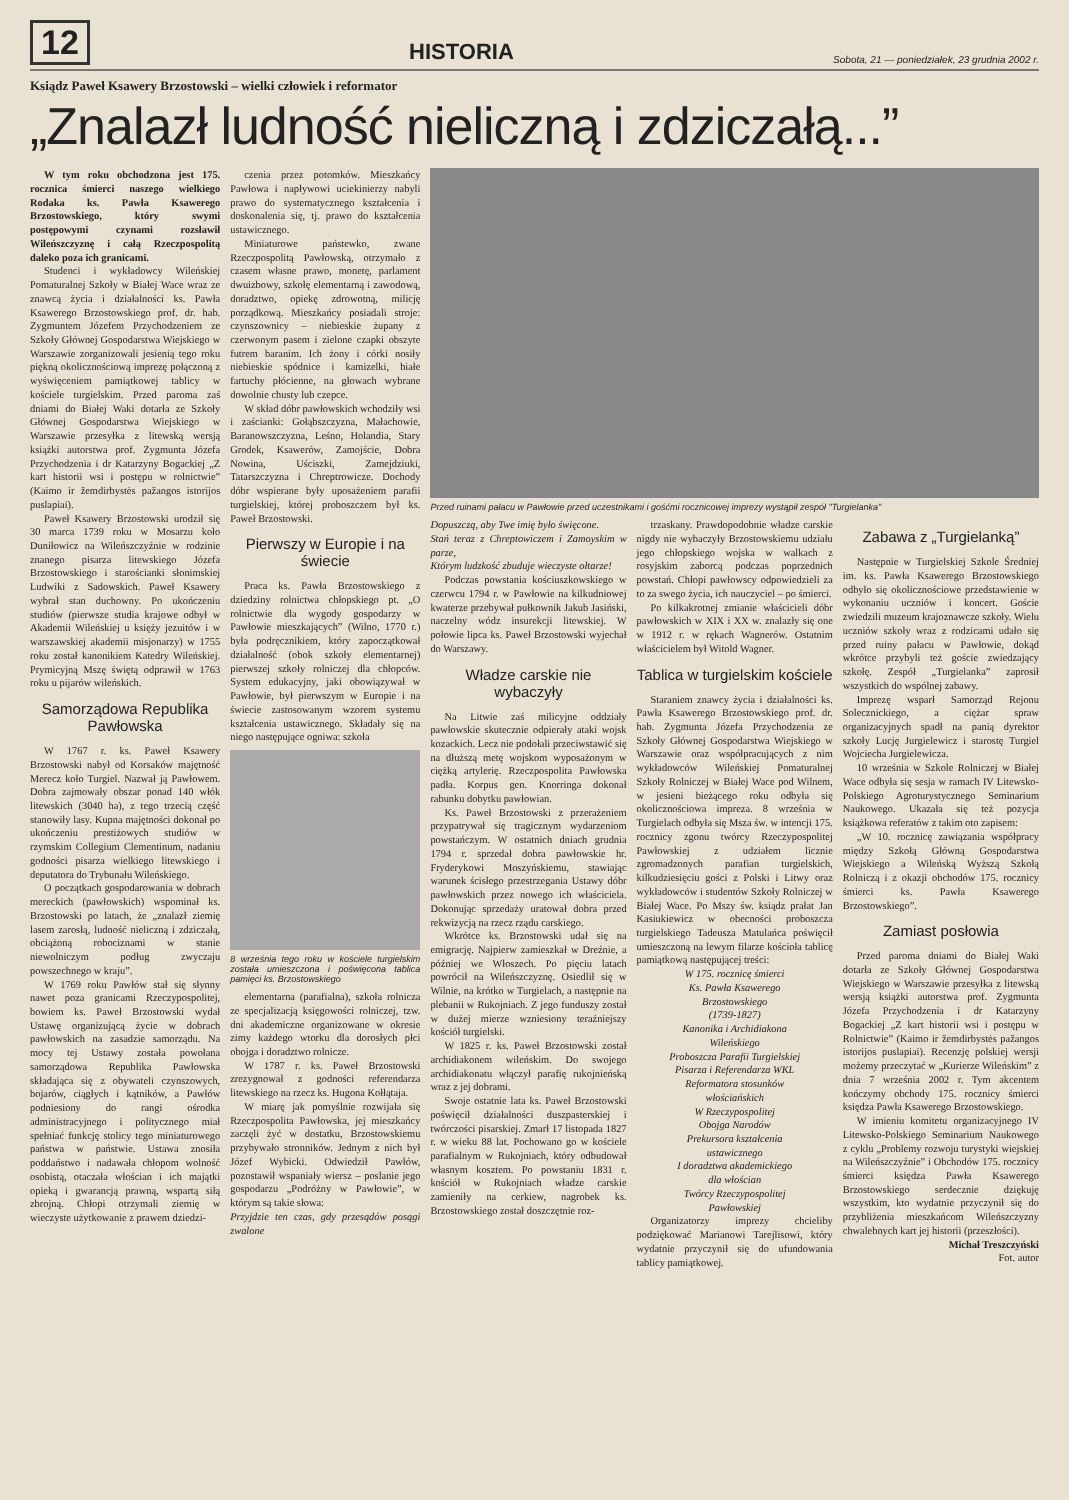12 HISTORIA Sobota, 21 — poniedziałek, 23 grudnia 2002 r.
Ksiądz Paweł Ksawery Brzostowski – wielki człowiek i reformator
„Znalazł ludność nieliczną i zdziczałą...”
W tym roku obchodzona jest 175. rocznica śmierci naszego wielkiego Rodaka ks. Pawła Ksawerego Brzostowskiego, który swymi postępowymi czynami rozsławił Wileńszczyznę i całą Rzeczpospolitą daleko poza ich granicami.
Studenci i wykładowcy Wileńskiej Pomaturalnej Szkoły w Białej Wace wraz ze znawcą życia i działalności ks. Pawła Ksawerego Brzostowskiego prof. dr. hab. Zygmuntem Józefem Przychodzeniem ze Szkoły Głównej Gospodarstwa Wiejskiego w Warszawie zorganizowali jesienią tego roku piękną okolicznościową imprezę połączoną z wyświęceniem pamiątkowej tablicy w kościele turgielskim. Przed paroma zaś dniami do Białej Waki dotarła ze Szkoły Głównej Gospodarstwa Wiejskiego w Warszawie przesyłka z litewską wersją książki autorstwa prof. Zygmunta Józefa Przychodzenia i dr Katarzyny Bogackiej „Z kart historii wsi i postępu w rolnictwie” (Kaimo ir žemdirbystės pažangos istorijos puslapiai).
Paweł Ksawery Brzostowski urodził się 30 marca 1739 roku w Mosarzu koło Duniłowicz na Wileńszczyźnie w rodzinie znanego pisarza litewskiego Józefa Brzostowskiego i starościanki słonimskiej Ludwiki z Sadowskich. Paweł Ksawery wybrał stan duchowny. Po ukończeniu studiów (pierwsze studia krajowe odbył w Akademii Wileńskiej u księży jezuitów i w warszawskiej akademii misjonarzy) w 1755 roku został kanonikiem Katedry Wileńskiej. Prymicyjną Mszę świętą odprawił w 1763 roku u pijarów wileńskich.
Samorządowa Republika Pawłowska
W 1767 r. ks. Paweł Ksawery Brzostowski nabył od Korsaków majętność Merecz koło Turgiel. Nazwał ją Pawłowem. Dobra zajmowały obszar ponad 140 włók litewskich (3040 ha), z tego trzecią część stanowiły lasy. Kupna majętności dokonał po ukończeniu prestiżowych studiów w rzymskim Collegium Clementinum, nadaniu godności pisarza wielkiego litewskiego i deputatora do Trybunału Wileńskiego.
O początkach gospodarowania w dobrach mereckich (pawłowskich) wspominał ks. Brzostowski po latach, że „znalazł ziemię lasem zarosłą, ludność nieliczną i zdziczałą, obciążoną robociznami w stanie niewolniczym podług zwyczaju powszechnego w kraju”.
W 1769 roku Pawłów stał się słynny nawet poza granicami Rzeczypospolitej, bowiem ks. Paweł Brzostowski wydał Ustawę organizującą życie w dobrach pawłowskich na zasadzie samorządu. Na mocy tej Ustawy została powołana samorządowa Republika Pawłowska składająca się z obywateli czynszowych, bojarów, ciągłych i kątników, a Pawłów podniesiony do rangi ośrodka administracyjnego i politycznego miał spełniać funkcję stolicy tego miniaturowego państwa w państwie. Ustawa znosiła poddaństwo i nadawała chłopom wolność osobistą, otaczała włościan i ich majątki opieką i gwarancją prawną, wspartą siłą zbrojną. Chłopi otrzymali ziemię w wieczyste użytkowanie z prawem dziedzi-
czenia przez potomków. Mieszkańcy Pawłowa i napływowi uciekinierzy nabyli prawo do systematycznego kształcenia i doskonalenia się, tj. prawo do kształcenia ustawicznego.
Miniaturowe państewko, zwane Rzeczpospolitą Pawłowską, otrzymało z czasem własne prawo, monetę, parlament dwuizbowy, szkołę elementarną i zawodową, doradztwo, opiekę zdrowotną, milicję porządkową. Mieszkańcy posiadali stroje: czynszownicy – niebieskie żupany z czerwonym pasem i zielone czapki obszyte futrem baranim. Ich żony i córki nosiły niebieskie spódnice i kamizelki, białe fartuchy płócienne, na głowach wybrane dowolnie chusty lub czepce.
W skład dóbr pawłowskich wchodziły wsi i zaścianki: Gołąbszczyzna, Małachowie, Baranowszczyzna, Leśno, Holandia, Stary Grodek, Ksawerów, Zamojście, Dobra Nowina, Uściszki, Zamejdziuki, Tatarszczyzna i Chreptrowicze. Dochody dóbr wspierane były uposażeniem parafii turgielskiej, której proboszczem był ks. Paweł Brzostowski.
Pierwszy w Europie i na świecie
Praca ks. Pawła Brzostowskiego z dziedziny rolnictwa chłopskiego pt. „O rolnictwie dla wygody gospodarzy w Pawłowie mieszkających” (Wilno, 1770 r.) była podręcznikiem, który zapoczątkował działalność (obok szkoły elementarnej) pierwszej szkoły rolniczej dla chłopców. System edukacyjny, jaki obowiązywał w Pawłowie, był pierwszym w Europie i na świecie zastosowanym wzorem systemu kształcenia ustawicznego. Składały się na niego następujące ogniwa: szkoła
8 września tego roku w kościele turgielskim została umieszczona i poświęcona tablica pamięci ks. Brzostowskiego
elementarna (parafialna), szkoła rolnicza ze specjalizacją księgowości rolniczej, tzw. dni akademiczne organizowane w okresie zimy każdego wtorku dla dorosłych płci obojga i doradztwo rolnicze.
W 1787 r. ks. Paweł Brzostowski zrezygnował z godności referendarza litewskiego na rzecz ks. Hugona Kołłątaja.
W miarę jak pomyślnie rozwijała się Rzeczpospolita Pawłowska, jej mieszkańcy zaczęli żyć w dostatku, Brzostowskiemu przybywało stronników. Jednym z nich był Józef Wybicki. Odwiedził Pawłów, pozostawił wspaniały wiersz – poslanie jego gospodarzu „Podróżny w Pawłowie”, w którym są takie słowa:
Przyjdzie ten czas, gdy przesądów posągi zwalone
Przed ruinami pałacu w Pawłowie przed uczestnikami i gośćmi rocznicowej imprezy wystąpił zespół "Turgielanka"
Dopuszczą, aby Twe imię było święcone.
Stań teraz z Chreptowiczem i Zamoyskim w parze,
Którym ludzkość zbuduje wieczyste ołtarze!
Podczas powstania kościuszkowskiego w czerwcu 1794 r. w Pawłowie na kilkudniowej kwaterze przebywał pułkownik Jakub Jasiński, naczelny wódz insurekcji litewskiej. W połowie lipca ks. Paweł Brzostowski wyjechał do Warszawy.
Władze carskie nie wybaczyły
Na Litwie zaś milicyjne oddziały pawłowskie skutecznie odpierały ataki wojsk kozackich. Lecz nie podołali przeciwstawić się na dłuższą metę wojskom wyposażonym w ciężką artylerię. Rzeczpospolita Pawłowska padła. Korpus gen. Knorringa dokonał rabunku dobytku pawłowian.
Ks. Paweł Brzostowski z przerażeniem przypatrywał się tragicznym wydarzeniom powstańczym. W ostatnich dniach grudnia 1794 r. sprzedał dobra pawłowskie hr. Fryderykowi Moszyńskiemu, stawiając warunek ścisłego przestrzegania Ustawy dóbr pawłowskich przez nowego ich właściciela. Dokonując sprzedaży uratował dobra przed rekwizycją na rzecz rządu carskiego.
Wkrótce ks. Brzostowski udał się na emigrację. Najpierw zamieszkał w Dreźnie, a później we Włoszech. Po pięciu latach powrócił na Wileńszczyznę. Osiedlił się w Wilnie, na krótko w Turgielach, a następnie na plebanii w Rukojniach. Z jego funduszy został w dużej mierze wzniesiony teraźniejszy kościół turgielski.
W 1825 r. ks. Paweł Brzostowski został archidiakonem wileńskim. Do swojego archidiakonatu włączył parafię rukojnieńską wraz z jej dobrami.
Swoje ostatnie lata ks. Paweł Brzostowski poświęcił działalności duszpasterskiej i twórczości pisarskiej. Zmarł 17 listopada 1827 r. w wieku 88 lat. Pochowano go w kościele parafialnym w Rukojniach, który odbudował własnym kosztem. Po powstaniu 1831 r. kościół w Rukojniach władze carskie zamieniły na cerkiew, nagrobek ks. Brzostowskiego został doszczętnie roz-
trzaskany. Prawdopodobnie władze carskie nigdy nie wybaczyły Brzostowskiemu udziału jego chłopskiego wojska w walkach z rosyjskim zaborcą podczas poprzednich powstań. Chłopi pawłowscy odpowiedzieli za to za swego życia, ich nauczyciel – po śmierci.
Po kilkakrotnej zmianie właścicieli dóbr pawłowskich w XIX i XX w. znalazły się one w 1912 r. w rękach Wagnerów. Ostatnim właścicielem był Witold Wagner.
Tablica w turgielskim kościele
Staraniem znawcy życia i działalności ks. Pawła Ksawerego Brzostowskiego prof. dr. hab. Zygmunta Józefa Przychodzenia ze Szkoły Głównej Gospodarstwa Wiejskiego w Warszawie oraz współpracujących z nim wykładowców Wileńskiej Pomaturalnej Szkoły Rolniczej w Białej Wace pod Wilnem, w jesieni bieżącego roku odbyła się okolicznościowa impreza. 8 września w Turgielach odbyła się Msza św. w intencji 175. rocznicy zgonu twórcy Rzeczypospolitej Pawłowskiej z udziałem licznie zgromadzonych parafian turgielskich, kilkudziesięciu gości z Polski i Litwy oraz wykładowców i studentów Szkoły Rolniczej w Białej Wace. Po Mszy św. ksiądz prałat Jan Kasiukiewicz w obecności proboszcza turgielskiego Tadeusza Matulańca poświęcił umieszczoną na lewym filarze kościoła tablicę pamiątkową następującej treści:
W 175. rocznicę śmierci
Ks. Pawła Ksawerego
Brzostowskiego
(1739-1827)
Kanonika i Archidiakona
Wileńskiego
Proboszcza Parafii Turgielskiej
Pisarza i Referendarza WKL
Reformatora stosunków
włościańskich
W Rzeczypospolitej
Obojga Narodów
Prekursora kształcenia
ustawicznego
I doradztwa akademickiego
dla włościan
Twórcy Rzeczypospolitej
Pawłowskiej
Organizatorzy imprezy chcieliby podziękować Marianowi Tarejlisowi, który wydatnie przyczynił się do ufundowania tablicy pamiątkowej.
Zabawa z „Turgielanką”
Następnie w Turgielskiej Szkole Średniej im. ks. Pawła Ksawerego Brzostowskiego odbyło się okolicznościowe przedstawienie w wykonaniu uczniów i koncert. Goście zwiedzili muzeum krajoznawcze szkoły. Wielu uczniów szkoły wraz z rodzicami udało się przed ruiny pałacu w Pawłowie, dokąd wkrótce przybyli też goście zwiedzający szkołę. Zespół „Turgielanka” zaprosił wszystkich do wspólnej zabawy.
Imprezę wsparł Samorząd Rejonu Solecznickiego, a ciężar spraw organizacyjnych spadł na panią dyrektor szkoły Lucję Jurgielewicz i starostę Turgiel Wojciecha Jurgielewicza.
10 września w Szkole Rolniczej w Białej Wace odbyła się sesja w ramach IV Litewsko-Polskiego Agroturystycznego Seminarium Naukowego. Ukazała się też pozycja książkowa referatów z takim oto zapisem:
„W 10. rocznicę zawiązania współpracy między Szkołą Główną Gospodarstwa Wiejskiego a Wileńską Wyższą Szkołą Rolniczą i z okazji obchodów 175. rocznicy śmierci ks. Pawła Ksawerego Brzostowskiego”.
Zamiast posłowia
Przed paroma dniami do Białej Waki dotarła ze Szkoły Głównej Gospodarstwa Wiejskiego w Warszawie przesyłka z litewską wersją książki autorstwa prof. Zygmunta Józefa Przychodzenia i dr Katarzyny Bogackiej „Z kart historii wsi i postępu w Rolnictwie” (Kaimo ir žemdirbystės pažangos istorijos puslapiai). Recenzję polskiej wersji możemy przeczytać w „Kurierze Wileńskim” z dnia 7 września 2002 r. Tym akcentem kończymy obchody 175. rocznicy śmierci księdza Pawła Ksawerego Brzostowskiego.
W imieniu komitetu organizacyjnego IV Litewsko-Polskiego Seminarium Naukowego z cyklu „Problemy rozwoju turystyki wiejskiej na Wileńszczyźnie” i Obchodów 175. rocznicy śmierci księdza Pawła Ksawerego Brzostowskiego serdecznie dziękuję wszystkim, kto wydatnie przyczynił się do przybliżenia mieszkańcom Wileńszczyzny chwalebnych kart jej historii (przeszłości).
Michał Treszczyński
Fot. autor